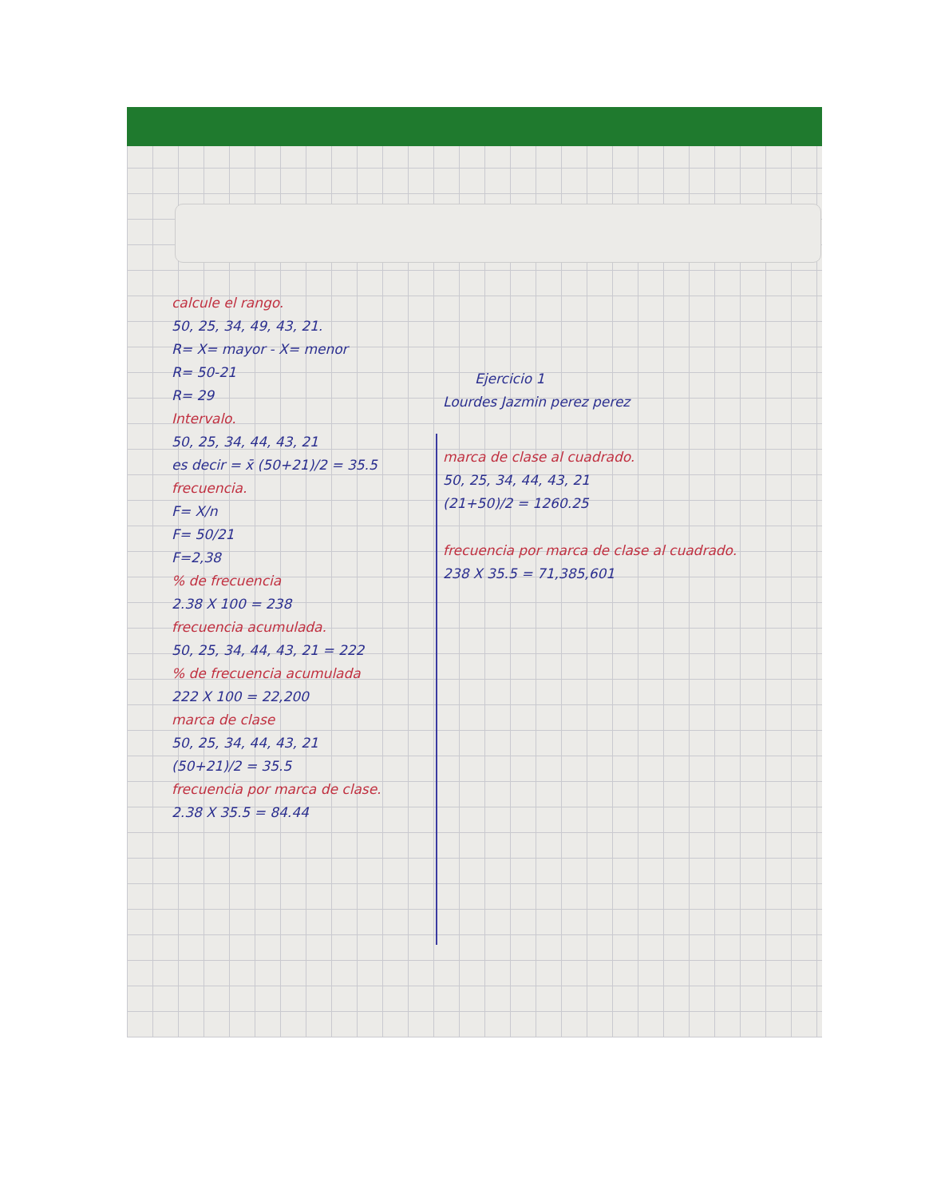calcule el rango.
50, 25, 34, 49, 43, 21.
R= X= mayor - X= menor
R= 50-21
R= 29
Intervalo.
50, 25, 34, 44, 43, 21
es decir = x̄ (50+21)/2 = 35.5
frecuencia.
F= X/n
F= 50/21
F=2,38
% de frecuencia
2.38 X 100 = 238
frecuencia acumulada.
50, 25, 34, 44, 43, 21 = 222
% de frecuencia acumulada
222 X 100 = 22,200
marca de clase
50, 25, 34, 44, 43, 21
(50+21)/2 = 35.5
frecuencia por marca de clase.
2.38 X 35.5 = 84.44
Ejercicio 1
Lourdes Jazmin perez perez
marca de clase al cuadrado.
50, 25, 34, 44, 43, 21
(21+50)/2 = 1260.25
frecuencia por marca de clase al cuadrado.
238 X 35.5 = 71,385,601